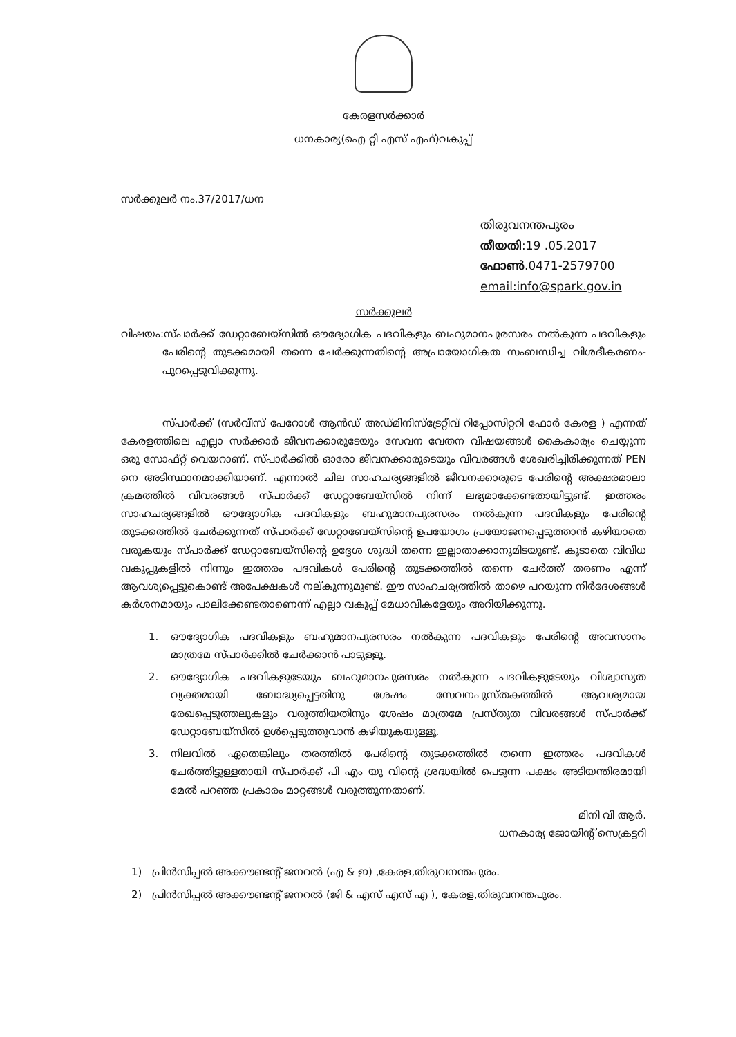കേരളസർക്കാർ
ധനകാര്യ(ഐ റ്റി എസ് എഫ്)വകുപ്പ്
സർക്കുലർ നം.37/2017/ധന
തിരുവനന്തപുരം
തീയതി:19 .05.2017
ഫോൺ.0471-2579700
email:info@spark.gov.in
സർക്കുലർ
വിഷയം:സ്പാർക്ക് ഡേറ്റാബേയ്സിൽ ഔദ്യോഗിക പദവികളും ബഹുമാനപുരസരം നൽകുന്ന പദവികളും പേരിന്റെ തുടക്കമായി തന്നെ ചേർക്കുന്നതിന്റെ അപ്രായോഗികത സംബന്ധിച്ച വിശദീകരണം- പുറപ്പെടുവിക്കുന്നു.
സ്പാർക്ക് (സർവീസ് പേറോൾ ആൻഡ് അഡ്മിനിസ്ട്രേറ്റീവ് റിപ്പോസിറ്ററി ഫോർ കേരള ) എന്നത് കേരളത്തിലെ എല്ലാ സർക്കാർ ജീവനക്കാരുടേയും സേവന വേതന വിഷയങ്ങൾ കൈകാര്യം ചെയ്യുന്ന ഒരു സോഫ്റ്റ് വെയറാണ്. സ്പാർക്കിൽ ഓരോ ജീവനക്കാരുടെയും വിവരങ്ങൾ ശേഖരിച്ചിരിക്കുന്നത് PEN നെ അടിസ്ഥാനമാക്കിയാണ്. എന്നാൽ ചില സാഹചര്യങ്ങളിൽ ജീവനക്കാരുടെ പേരിന്റെ അക്ഷരമാലാ ക്രമത്തിൽ വിവരങ്ങൾ സ്പാർക്ക് ഡേറ്റാബേയ്സിൽ നിന്ന് ലഭ്യമാക്കേണ്ടതായിട്ടുണ്ട്. ഇത്തരം സാഹചര്യങ്ങളിൽ ഔദ്യോഗിക പദവികളും ബഹുമാനപുരസരം നൽകുന്ന പദവികളും പേരിന്റെ തുടക്കത്തിൽ ചേർക്കുന്നത് സ്പാർക്ക് ഡേറ്റാബേയ്സിന്റെ ഉപയോഗം പ്രയോജനപ്പെടുത്താൻ കഴിയാതെ വരുകയും സ്പാർക്ക് ഡേറ്റാബേയ്സിന്റെ ഉദ്ദേശ ശുദ്ധി തന്നെ ഇല്ലാതാക്കാനുമിടയുണ്ട്. കൂടാതെ വിവിധ വകുപ്പുകളിൽ നിന്നും ഇത്തരം പദവികൾ പേരിന്റെ തുടക്കത്തിൽ തന്നെ ചേർത്ത് തരണം എന്ന് ആവശ്യപ്പെട്ടുകൊണ്ട് അപേക്ഷകൾ നല്കുന്നുമുണ്ട്. ഈ സാഹചര്യത്തിൽ താഴെ പറയുന്ന നിർദേശങ്ങൾ കർശനമായും പാലിക്കേണ്ടതാണെന്ന് എല്ലാ വകുപ്പ് മേധാവികളേയും അറിയിക്കുന്നു.
1. ഔദ്യോഗിക പദവികളും ബഹുമാനപുരസരം നൽകുന്ന പദവികളും പേരിന്റെ അവസാനം മാത്രമേ സ്പാർക്കിൽ ചേർക്കാൻ പാടുള്ളൂ.
2. ഔദ്യോഗിക പദവികളുടേയും ബഹുമാനപുരസരം നൽകുന്ന പദവികളുടേയും വിശ്വാസ്യത വ്യക്തമായി ബോദ്ധ്യപ്പെട്ടതിനു ശേഷം സേവനപുസ്തകത്തിൽ ആവശ്യമായ രേഖപ്പെടുത്തലുകളും വരുത്തിയതിനും ശേഷം മാത്രമേ പ്രസ്തുത വിവരങ്ങൾ സ്പാർക്ക് ഡേറ്റാബേയ്സിൽ ഉൾപ്പെടുത്തുവാൻ കഴിയുകയുള്ളൂ.
3. നിലവിൽ ഏതെങ്കിലും തരത്തിൽ പേരിന്റെ തുടക്കത്തിൽ തന്നെ ഇത്തരം പദവികൾ ചേർത്തിട്ടുള്ളതായി സ്പാർക്ക് പി എം യു വിന്റെ ശ്രദ്ധയിൽ പെടുന്ന പക്ഷം അടിയന്തിരമായി മേൽ പറഞ്ഞ പ്രകാരം മാറ്റങ്ങൾ വരുത്തുന്നതാണ്.
മിനി വി ആർ.
ധനകാര്യ ജോയിന്റ് സെക്രട്ടറി
1) പ്രിൻസിപ്പൽ അക്കൗണ്ടന്റ് ജനറൽ (എ & ഇ) ,കേരള,തിരുവനന്തപുരം.
2) പ്രിൻസിപ്പൽ അക്കൗണ്ടന്റ് ജനറൽ (ജി & എസ് എസ് എ ), കേരള,തിരുവനന്തപുരം.